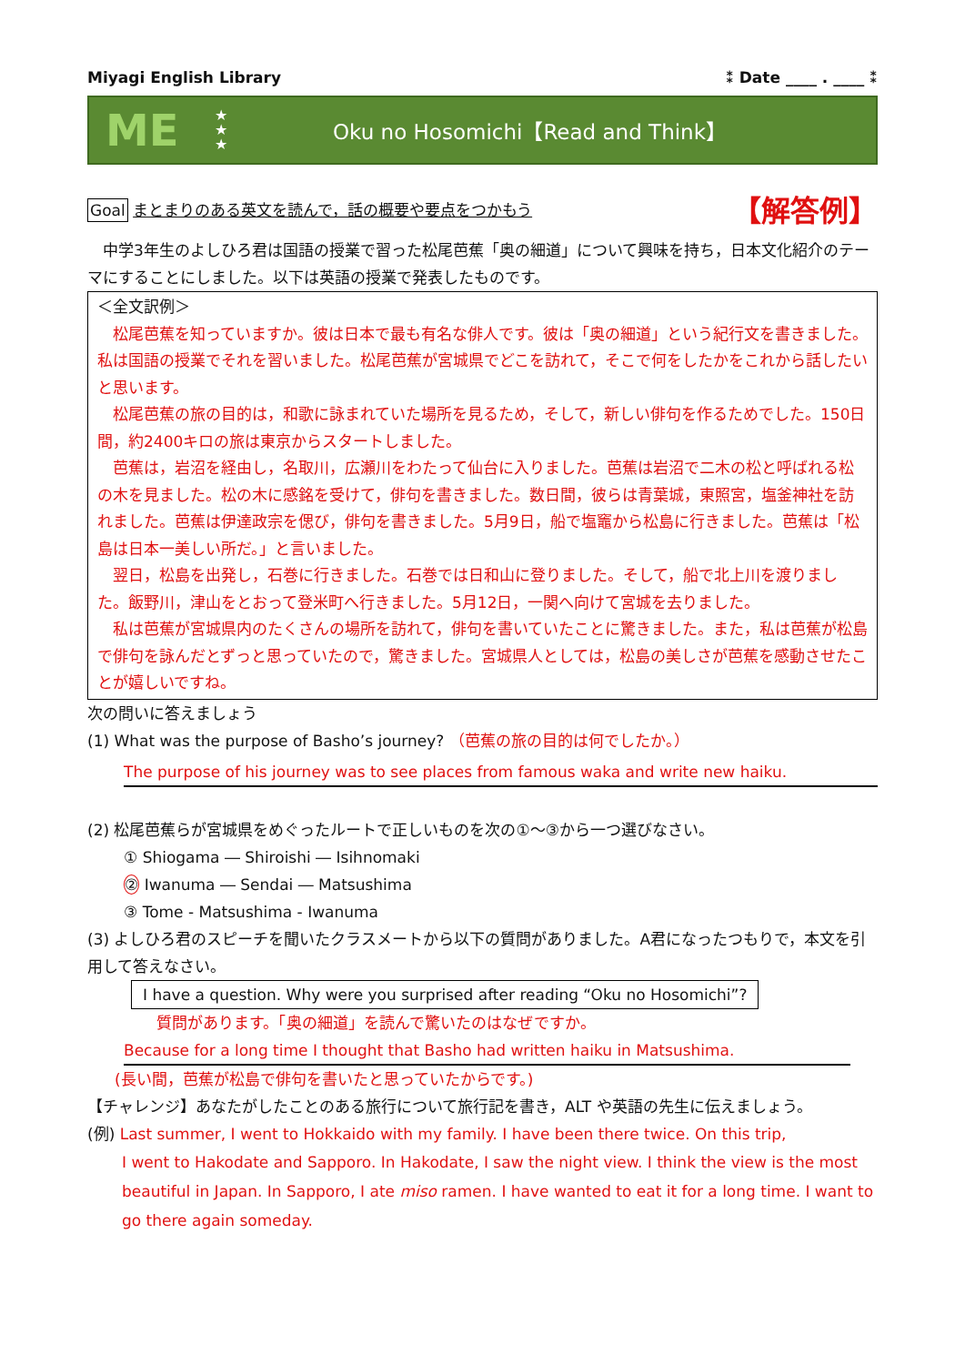Miyagi English Library ⁑ Date ____ . ____ ⁑
ME
★
★
★
Oku no Hosomichi【Read and Think】
Goal まとまりのある英文を読んで，話の概要や要点をつかもう 【解答例】
　中学3年生のよしひろ君は国語の授業で習った松尾芭蕉「奥の細道」について興味を持ち，日本文化紹介のテーマにすることにしました。以下は英語の授業で発表したものです。
＜全文訳例＞
　松尾芭蕉を知っていますか。彼は日本で最も有名な俳人です。彼は「奥の細道」という紀行文を書きました。私は国語の授業でそれを習いました。松尾芭蕉が宮城県でどこを訪れて，そこで何をしたかをこれから話したいと思います。
　松尾芭蕉の旅の目的は，和歌に詠まれていた場所を見るため，そして，新しい俳句を作るためでした。150日間，約2400キロの旅は東京からスタートしました。
　芭蕉は，岩沼を経由し，名取川，広瀬川をわたって仙台に入りました。芭蕉は岩沼で二木の松と呼ばれる松の木を見ました。松の木に感銘を受けて，俳句を書きました。数日間，彼らは青葉城，東照宮，塩釜神社を訪れました。芭蕉は伊達政宗を偲び，俳句を書きました。5月9日，船で塩竈から松島に行きました。芭蕉は「松島は日本一美しい所だ。」と言いました。
　翌日，松島を出発し，石巻に行きました。石巻では日和山に登りました。そして，船で北上川を渡りました。飯野川，津山をとおって登米町へ行きました。5月12日，一関へ向けて宮城を去りました。
　私は芭蕉が宮城県内のたくさんの場所を訪れて，俳句を書いていたことに驚きました。また，私は芭蕉が松島で俳句を詠んだとずっと思っていたので，驚きました。宮城県人としては，松島の美しさが芭蕉を感動させたことが嬉しいですね。
次の問いに答えましょう
(1) What was the purpose of Basho’s journey? （芭蕉の旅の目的は何でしたか。）
The purpose of his journey was to see places from famous waka and write new haiku.
(2) 松尾芭蕉らが宮城県をめぐったルートで正しいものを次の①～③から一つ選びなさい。
① Shiogama ― Shiroishi ― Isihnomaki
② Iwanuma ― Sendai ― Matsushima
③ Tome - Matsushima - Iwanuma
(3) よしひろ君のスピーチを聞いたクラスメートから以下の質問がありました。A君になったつもりで，本文を引用して答えなさい。
I have a question. Why were you surprised after reading “Oku no Hosomichi”?
質問があります。「奥の細道」を読んで驚いたのはなぜですか。
Because for a long time I thought that Basho had written haiku in Matsushima.
(長い間，芭蕉が松島で俳句を書いたと思っていたからです。)
【チャレンジ】あなたがしたことのある旅行について旅行記を書き，ALT や英語の先生に伝えましょう。
(例) Last summer, I went to Hokkaido with my family. I have been there twice. On this trip,
I went to Hakodate and Sapporo. In Hakodate, I saw the night view. I think the view is the most beautiful in Japan. In Sapporo, I ate miso ramen. I have wanted to eat it for a long time. I want to go there again someday.